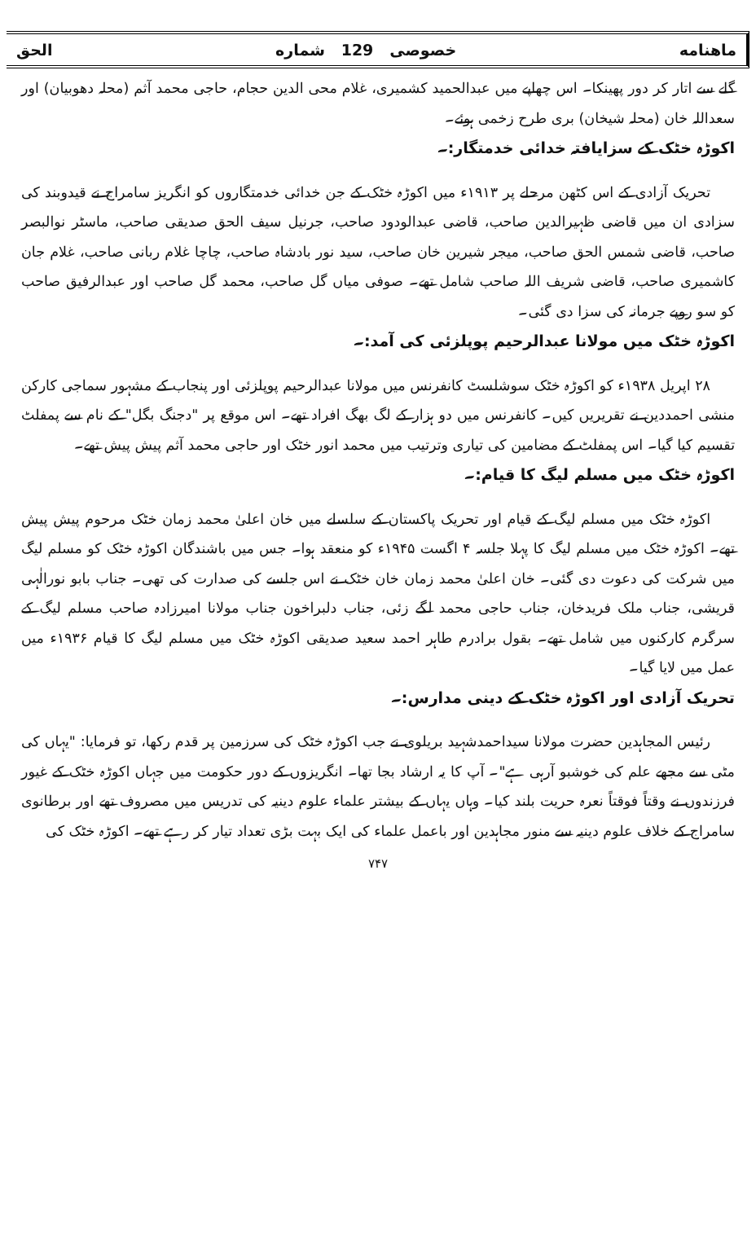ماهنامه خصوصی 129 شماره الحق
گلے سے اتار کر دور پھینکا۔ اس چھاپے میں عبدالحمید کشمیری، غلام محی الدین حجام، حاجی محمد آثم (محلہ دھوبیان) اور سعداللہ خان (محلہ شیخان) بری طرح زخمی ہوئے۔
اکوڑہ خٹک کے سزایافتہ خدائی خدمتگار:۔
تحریک آزادی کے اس کٹھن مرحلے پر ۱۹۱۳ء میں اکوڑہ خٹک کے جن خدائی خدمتگاروں کو انگریز سامراج نے قیدوبند کی سزادی ان میں قاضی ظہیرالدین صاحب، قاضی عبدالودود صاحب، جرنیل سیف الحق صدیقی صاحب، ماسٹر نوالبصر صاحب، قاضی شمس الحق صاحب، میجر شیرین خان صاحب، سید نور بادشاہ صاحب، چاچا غلام ربانی صاحب، غلام جان کاشمیری صاحب، قاضی شریف اللہ صاحب شامل تھے۔ صوفی میاں گل صاحب، محمد گل صاحب اور عبدالرفیق صاحب کو سو روپے جرمانہ کی سزا دی گئی۔
اکوڑہ خٹک میں مولانا عبدالرحیم پوپلزئی کی آمد:۔
۲۸ اپریل ۱۹۳۸ء کو اکوڑہ خٹک سوشلسٹ کانفرنس میں مولانا عبدالرحیم پوپلزئی اور پنجاب کے مشہور سماجی کارکن منشی احمددین نے تقریریں کیں۔ کانفرنس میں دو ہزار کے لگ بھگ افراد تھے۔ اس موقع پر "دجنگ بگل" کے نام سے پمفلٹ تقسیم کیا گیا۔ اس پمفلٹ کے مضامین کی تیاری وترتیب میں محمد انور خٹک اور حاجی محمد آثم پیش پیش تھے۔
اکوڑہ خٹک میں مسلم لیگ کا قیام:۔
اکوڑہ خٹک میں مسلم لیگ کے قیام اور تحریک پاکستان کے سلسلے میں خان اعلیٰ محمد زمان خٹک مرحوم پیش پیش تھے۔ اکوڑہ خٹک میں مسلم لیگ کا پہلا جلسہ ۴ اگست ۱۹۴۵ء کو منعقد ہوا۔ جس میں باشندگان اکوڑہ خٹک کو مسلم لیگ میں شرکت کی دعوت دی گئی۔ خان اعلیٰ محمد زمان خان خٹک نے اس جلسے کی صدارت کی تھی۔ جناب بابو نورالٰہی قریشی، جناب ملک فریدخان، جناب حاجی محمد لگے زئی، جناب دلبراخون جناب مولانا امیرزادہ صاحب مسلم لیگ کے سرگرم کارکنوں میں شامل تھے۔ بقول برادرم طاہر احمد سعید صدیقی اکوڑہ خٹک میں مسلم لیگ کا قیام ۱۹۳۶ء میں عمل میں لایا گیا۔
تحریک آزادی اور اکوڑہ خٹک کے دینی مدارس:۔
رئیس المجاہدین حضرت مولانا سیداحمدشہید بریلوی نے جب اکوڑہ خٹک کی سرزمین پر قدم رکھا، تو فرمایا: "یہاں کی مٹی سے مجھے علم کی خوشبو آرہی ہے"۔ آپ کا یہ ارشاد بجا تھا۔ انگریزوں کے دور حکومت میں جہاں اکوڑہ خٹک کے غیور فرزندوں نے وقتاً فوقتاً نعرہ حریت بلند کیا۔ وہاں یہاں کے بیشتر علماء علوم دینیہ کی تدریس میں مصروف تھے اور برطانوی سامراج کے خلاف علوم دینیہ سے منور مجاہدین اور باعمل علماء کی ایک بہت بڑی تعداد تیار کر رہے تھے۔ اکوڑہ خٹک کی
۷۴۷